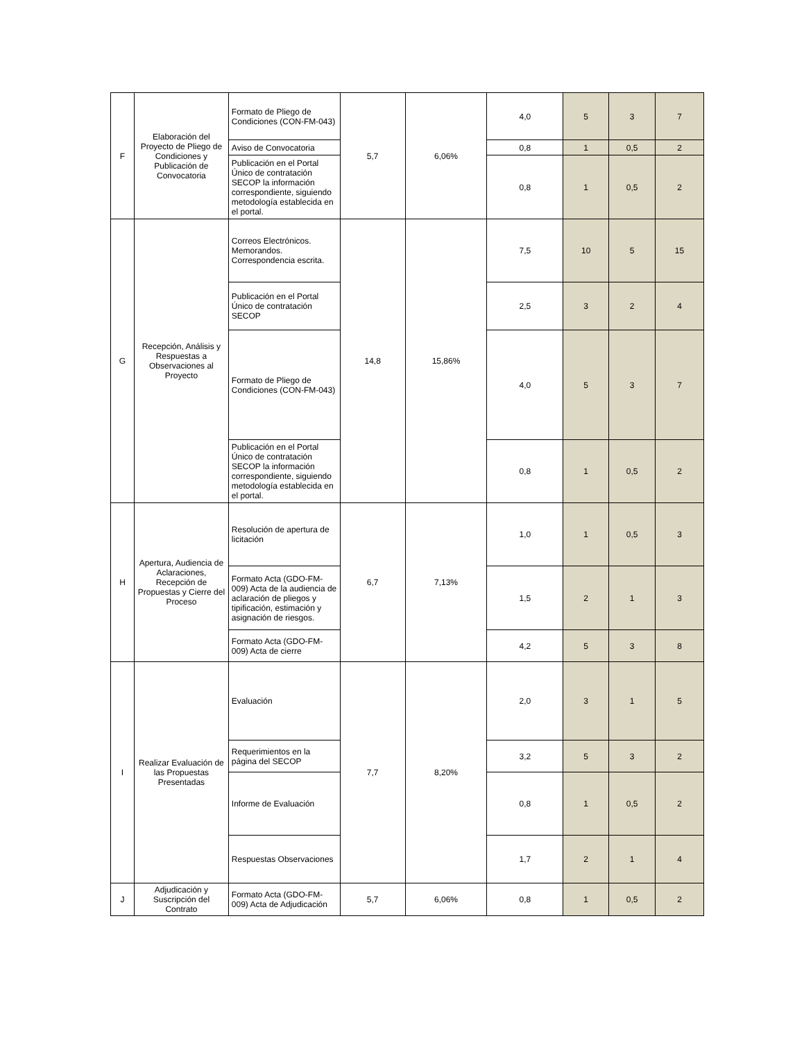| F | Elaboración del Proyecto de Pliego de Condiciones y Publicación de Convocatoria | Formato de Pliego de Condiciones (CON-FM-043) | 5,7 | 6,06% | 4,0 | 5 | 3 | 7 |
| | | Aviso de Convocatoria | | | 0,8 | 1 | 0,5 | 2 |
| | | Publicación en el Portal Único de contratación SECOP la información correspondiente, siguiendo metodología establecida en el portal. | | | 0,8 | 1 | 0,5 | 2 |
| G | Recepción, Análisis y Respuestas a Observaciones al Proyecto | Correos Electrónicos. Memorandos. Correspondencia escrita. | 14,8 | 15,86% | 7,5 | 10 | 5 | 15 |
| | | Publicación en el Portal Único de contratación SECOP | | | 2,5 | 3 | 2 | 4 |
| | | Formato de Pliego de Condiciones (CON-FM-043) | | | 4,0 | 5 | 3 | 7 |
| | | Publicación en el Portal Único de contratación SECOP la información correspondiente, siguiendo metodología establecida en el portal. | | | 0,8 | 1 | 0,5 | 2 |
| H | Apertura, Audiencia de Aclaraciones, Recepción de Propuestas y Cierre del Proceso | Resolución de apertura de licitación | 6,7 | 7,13% | 1,0 | 1 | 0,5 | 3 |
| | | Formato Acta (GDO-FM-009) Acta de la audiencia de aclaración de pliegos y tipificación, estimación y asignación de riesgos. | | | 1,5 | 2 | 1 | 3 |
| | | Formato Acta (GDO-FM-009) Acta de cierre | | | 4,2 | 5 | 3 | 8 |
| I | Realizar Evaluación de las Propuestas Presentadas | Evaluación | 7,7 | 8,20% | 2,0 | 3 | 1 | 5 |
| | | Requerimientos en la página del SECOP | | | 3,2 | 5 | 3 | 2 |
| | | Informe de Evaluación | | | 0,8 | 1 | 0,5 | 2 |
| | | Respuestas Observaciones | | | 1,7 | 2 | 1 | 4 |
| J | Adjudicación y Suscripción del Contrato | Formato Acta (GDO-FM-009) Acta de Adjudicación | 5,7 | 6,06% | 0,8 | 1 | 0,5 | 2 |